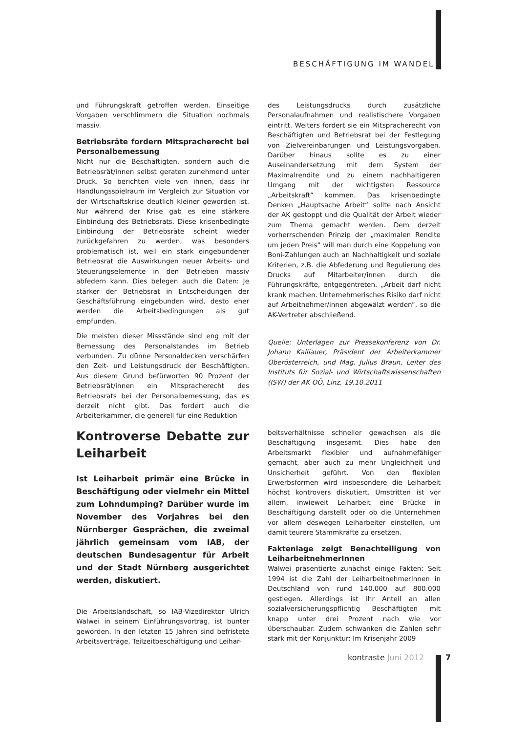BESCHÄFTIGUNG IM WANDEL
und Führungskraft getroffen werden. Einseitige Vorgaben verschlimmern die Situation nochmals massiv.
Betriebsräte fordern Mitspracherecht bei Personalbemessung
Nicht nur die Beschäftigten, sondern auch die Betriebsrät/innen selbst geraten zunehmend unter Druck. So berichten viele von ihnen, dass ihr Handlungsspielraum im Vergleich zur Situation vor der Wirtschaftskrise deutlich kleiner geworden ist. Nur während der Krise gab es eine stärkere Einbindung des Betriebsrats. Diese krisenbedingte Einbindung der Betriebsräte scheint wieder zurückgefahren zu werden, was besonders problematisch ist, weil ein stark eingebundener Betriebsrat die Auswirkungen neuer Arbeits- und Steuerungselemente in den Betrieben massiv abfedern kann. Dies belegen auch die Daten: Je stärker der Betriebsrat in Entscheidungen der Geschäftsführung eingebunden wird, desto eher werden die Arbeitsbedingungen als gut empfunden.
Die meisten dieser Missstände sind eng mit der Bemessung des Personalstandes im Betrieb verbunden. Zu dünne Personaldecken verschärfen den Zeit- und Leistungsdruck der Beschäftigten. Aus diesem Grund befürworten 90 Prozent der Betriebsrät/innen ein Mitspracherecht des Betriebsrats bei der Personalbemessung, das es derzeit nicht gibt. Das fordert auch die Arbeiterkammer, die generell für eine Reduktion
des Leistungsdrucks durch zusätzliche Personalaufnahmen und realistischere Vorgaben eintritt. Weiters fordert sie ein Mitspracherecht von Beschäftigten und Betriebsrat bei der Festlegung von Zielvereinbarungen und Leistungsvorgaben. Darüber hinaus sollte es zu einer Auseinandersetzung mit dem System der Maximalrendite und zu einem nachhaltigeren Umgang mit der wichtigsten Ressource „Arbeitskraft“ kommen. Das krisenbedingte Denken „Hauptsache Arbeit“ sollte nach Ansicht der AK gestoppt und die Qualität der Arbeit wieder zum Thema gemacht werden. Dem derzeit vorherrschenden Prinzip der „maximalen Rendite um jeden Preis“ will man durch eine Koppelung von Boni-Zahlungen auch an Nachhaltigkeit und soziale Kriterien, z.B. die Abfederung und Regulierung des Drucks auf Mitarbeiter/innen durch die Führungskräfte, entgegentreten. „Arbeit darf nicht krank machen. Unternehmerisches Risiko darf nicht auf Arbeitnehmer/innen abgewälzt werden“, so die AK-Vertreter abschließend.
Quelle: Unterlagen zur Pressekonferenz von Dr. Johann Kalliauer, Präsident der Arbeiterkammer Oberösterreich, und Mag. Julius Braun, Leiter des Instituts für Sozial- und Wirtschaftswissenschaften (ISW) der AK OÖ, Linz, 19.10.2011
Kontroverse Debatte zur Leiharbeit
Ist Leiharbeit primär eine Brücke in Beschäftigung oder vielmehr ein Mittel zum Lohndumping? Darüber wurde im November des Vorjahres bei den Nürnberger Gesprächen, die zweimal jährlich gemeinsam vom IAB, der deutschen Bundesagentur für Arbeit und der Stadt Nürnberg ausgerichtet werden, diskutiert.
Die Arbeitslandschaft, so IAB-Vizedirektor Ulrich Walwei in seinem Einführungsvortrag, ist bunter geworden. In den letzten 15 Jahren sind befristete Arbeitsverträge, Teilzeitbeschäftigung und Leihar-
beitsverhältnisse schneller gewachsen als die Beschäftigung insgesamt. Dies habe den Arbeitsmarkt flexibler und aufnahmefähiger gemacht, aber auch zu mehr Ungleichheit und Unsicherheit geführt. Von den flexiblen Erwerbsformen wird insbesondere die Leiharbeit höchst kontrovers diskutiert. Umstritten ist vor allem, inwieweit Leiharbeit eine Brücke in Beschäftigung darstellt oder ob die Unternehmen vor allem deswegen Leiharbeiter einstellen, um damit teurere Stammkräfte zu ersetzen.
Faktenlage zeigt Benachteiligung von LeiharbeitnehmerInnen
Walwei präsentierte zunächst einige Fakten: Seit 1994 ist die Zahl der LeiharbeitnehmerInnen in Deutschland von rund 140.000 auf 800.000 gestiegen. Allerdings ist ihr Anteil an allen sozialversicherungspflichtig Beschäftigten mit knapp unter drei Prozent nach wie vor überschaubar. Zudem schwanken die Zahlen sehr stark mit der Konjunktur: Im Krisenjahr 2009
kontraste Juni 2012 7